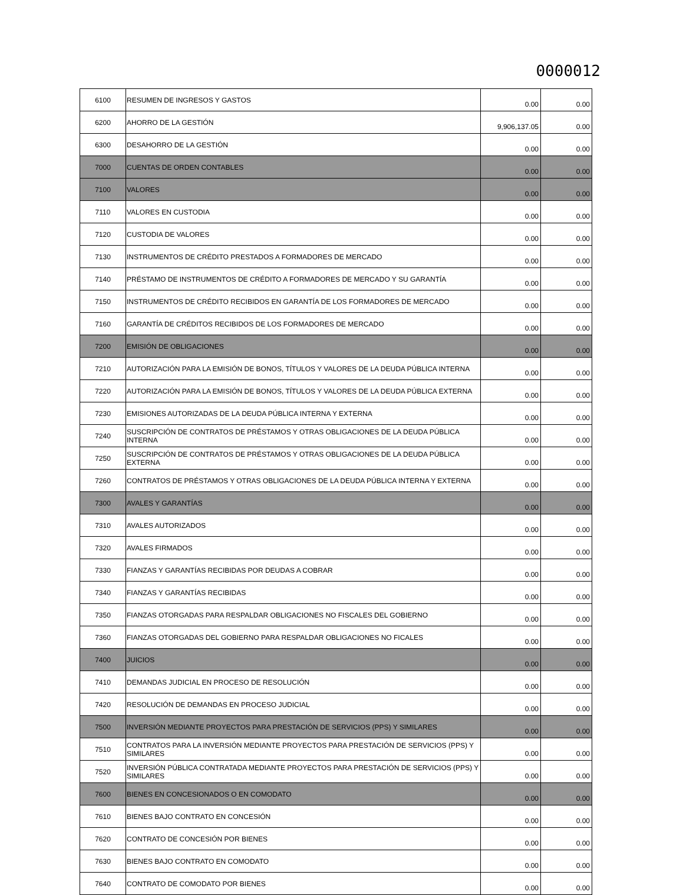0000012
| 6100 | RESUMEN DE INGRESOS Y GASTOS | 0.00 | 0.00 |
| 6200 | AHORRO DE LA GESTIÓN | 9,906,137.05 | 0.00 |
| 6300 | DESAHORRO DE LA GESTIÓN | 0.00 | 0.00 |
| 7000 | CUENTAS DE ORDEN CONTABLES | 0.00 | 0.00 |
| 7100 | VALORES | 0.00 | 0.00 |
| 7110 | VALORES EN CUSTODIA | 0.00 | 0.00 |
| 7120 | CUSTODIA DE VALORES | 0.00 | 0.00 |
| 7130 | INSTRUMENTOS DE CRÉDITO PRESTADOS A FORMADORES DE MERCADO | 0.00 | 0.00 |
| 7140 | PRÉSTAMO DE INSTRUMENTOS DE CRÉDITO A FORMADORES DE MERCADO Y SU GARANTÍA | 0.00 | 0.00 |
| 7150 | INSTRUMENTOS DE CRÉDITO RECIBIDOS EN GARANTÍA DE LOS FORMADORES DE MERCADO | 0.00 | 0.00 |
| 7160 | GARANTÍA DE CRÉDITOS RECIBIDOS DE LOS FORMADORES DE MERCADO | 0.00 | 0.00 |
| 7200 | EMISIÓN DE OBLIGACIONES | 0.00 | 0.00 |
| 7210 | AUTORIZACIÓN PARA LA EMISIÓN DE BONOS, TÍTULOS Y VALORES DE LA DEUDA PÚBLICA INTERNA | 0.00 | 0.00 |
| 7220 | AUTORIZACIÓN PARA LA EMISIÓN DE BONOS, TÍTULOS Y VALORES DE LA DEUDA PÚBLICA EXTERNA | 0.00 | 0.00 |
| 7230 | EMISIONES AUTORIZADAS DE LA DEUDA PÚBLICA INTERNA Y EXTERNA | 0.00 | 0.00 |
| 7240 | SUSCRIPCIÓN DE CONTRATOS DE PRÉSTAMOS Y OTRAS OBLIGACIONES DE LA DEUDA PÚBLICA INTERNA | 0.00 | 0.00 |
| 7250 | SUSCRIPCIÓN DE CONTRATOS DE PRÉSTAMOS Y OTRAS OBLIGACIONES DE LA DEUDA PÚBLICA EXTERNA | 0.00 | 0.00 |
| 7260 | CONTRATOS DE PRÉSTAMOS Y OTRAS OBLIGACIONES DE LA DEUDA PÚBLICA INTERNA Y EXTERNA | 0.00 | 0.00 |
| 7300 | AVALES Y GARANTÍAS | 0.00 | 0.00 |
| 7310 | AVALES AUTORIZADOS | 0.00 | 0.00 |
| 7320 | AVALES FIRMADOS | 0.00 | 0.00 |
| 7330 | FIANZAS Y GARANTÍAS RECIBIDAS POR DEUDAS A COBRAR | 0.00 | 0.00 |
| 7340 | FIANZAS Y GARANTÍAS RECIBIDAS | 0.00 | 0.00 |
| 7350 | FIANZAS OTORGADAS PARA RESPALDAR OBLIGACIONES NO FISCALES DEL GOBIERNO | 0.00 | 0.00 |
| 7360 | FIANZAS OTORGADAS DEL GOBIERNO PARA RESPALDAR OBLIGACIONES NO FICALES | 0.00 | 0.00 |
| 7400 | JUICIOS | 0.00 | 0.00 |
| 7410 | DEMANDAS JUDICIAL EN PROCESO DE RESOLUCIÓN | 0.00 | 0.00 |
| 7420 | RESOLUCIÓN DE DEMANDAS EN PROCESO JUDICIAL | 0.00 | 0.00 |
| 7500 | INVERSIÓN MEDIANTE PROYECTOS PARA PRESTACIÓN DE SERVICIOS (PPS) Y SIMILARES | 0.00 | 0.00 |
| 7510 | CONTRATOS PARA LA INVERSIÓN MEDIANTE PROYECTOS PARA PRESTACIÓN DE SERVICIOS (PPS) Y SIMILARES | 0.00 | 0.00 |
| 7520 | INVERSIÓN PÚBLICA CONTRATADA MEDIANTE PROYECTOS PARA PRESTACIÓN DE SERVICIOS (PPS) Y SIMILARES | 0.00 | 0.00 |
| 7600 | BIENES EN CONCESIONADOS O EN COMODATO | 0.00 | 0.00 |
| 7610 | BIENES BAJO CONTRATO EN CONCESIÓN | 0.00 | 0.00 |
| 7620 | CONTRATO DE CONCESIÓN POR BIENES | 0.00 | 0.00 |
| 7630 | BIENES BAJO CONTRATO EN COMODATO | 0.00 | 0.00 |
| 7640 | CONTRATO DE COMODATO POR BIENES | 0.00 | 0.00 |